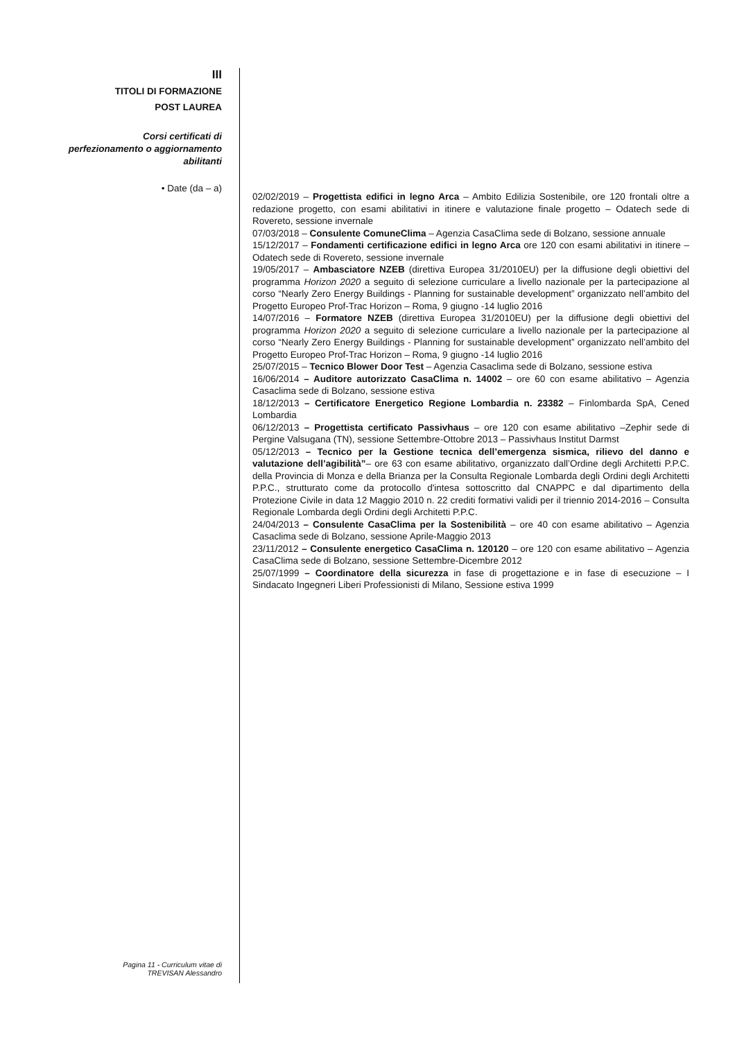III
TITOLI DI FORMAZIONE
POST LAUREA
Corsi certificati di
perfezionamento o aggiornamento
abilitanti
• Date (da – a)
02/02/2019 – Progettista edifici in legno Arca – Ambito Edilizia Sostenibile, ore 120 frontali oltre a redazione progetto, con esami abilitativi in itinere e valutazione finale progetto – Odatech sede di Rovereto, sessione invernale
07/03/2018 – Consulente ComuneClima – Agenzia CasaClima sede di Bolzano, sessione annuale
15/12/2017 – Fondamenti certificazione edifici in legno Arca ore 120 con esami abilitativi in itinere – Odatech sede di Rovereto, sessione invernale
19/05/2017 – Ambasciatore NZEB (direttiva Europea 31/2010EU) per la diffusione degli obiettivi del programma Horizon 2020 a seguito di selezione curriculare a livello nazionale per la partecipazione al corso “Nearly Zero Energy Buildings - Planning for sustainable development” organizzato nell’ambito del Progetto Europeo Prof-Trac Horizon – Roma, 9 giugno -14 luglio 2016
14/07/2016 – Formatore NZEB (direttiva Europea 31/2010EU) per la diffusione degli obiettivi del programma Horizon 2020 a seguito di selezione curriculare a livello nazionale per la partecipazione al corso “Nearly Zero Energy Buildings - Planning for sustainable development” organizzato nell’ambito del Progetto Europeo Prof-Trac Horizon – Roma, 9 giugno -14 luglio 2016
25/07/2015 – Tecnico Blower Door Test – Agenzia Casaclima sede di Bolzano, sessione estiva
16/06/2014 – Auditore autorizzato CasaClima n. 14002 – ore 60 con esame abilitativo – Agenzia Casaclima sede di Bolzano, sessione estiva
18/12/2013 – Certificatore Energetico Regione Lombardia n. 23382 – Finlombarda SpA, Cened Lombardia
06/12/2013 – Progettista certificato Passivhaus – ore 120 con esame abilitativo –Zephir sede di Pergine Valsugana (TN), sessione Settembre-Ottobre 2013 – Passivhaus Institut Darmst
05/12/2013 – Tecnico per la Gestione tecnica dell’emergenza sismica, rilievo del danno e valutazione dell’agibilità”– ore 63 con esame abilitativo, organizzato dall’Ordine degli Architetti P.P.C. della Provincia di Monza e della Brianza per la Consulta Regionale Lombarda degli Ordini degli Architetti P.P.C., strutturato come da protocollo d'intesa sottoscritto dal CNAPPC e dal dipartimento della Protezione Civile in data 12 Maggio 2010 n. 22 crediti formativi validi per il triennio 2014-2016 – Consulta Regionale Lombarda degli Ordini degli Architetti P.P.C.
24/04/2013 – Consulente CasaClima per la Sostenibilità – ore 40 con esame abilitativo – Agenzia Casaclima sede di Bolzano, sessione Aprile-Maggio 2013
23/11/2012 – Consulente energetico CasaClima n. 120120 – ore 120 con esame abilitativo – Agenzia CasaClima sede di Bolzano, sessione Settembre-Dicembre 2012
25/07/1999 – Coordinatore della sicurezza in fase di progettazione e in fase di esecuzione – I Sindacato Ingegneri Liberi Professionisti di Milano, Sessione estiva 1999
Pagina 11 - Curriculum vitae di
TREVISAN Alessandro